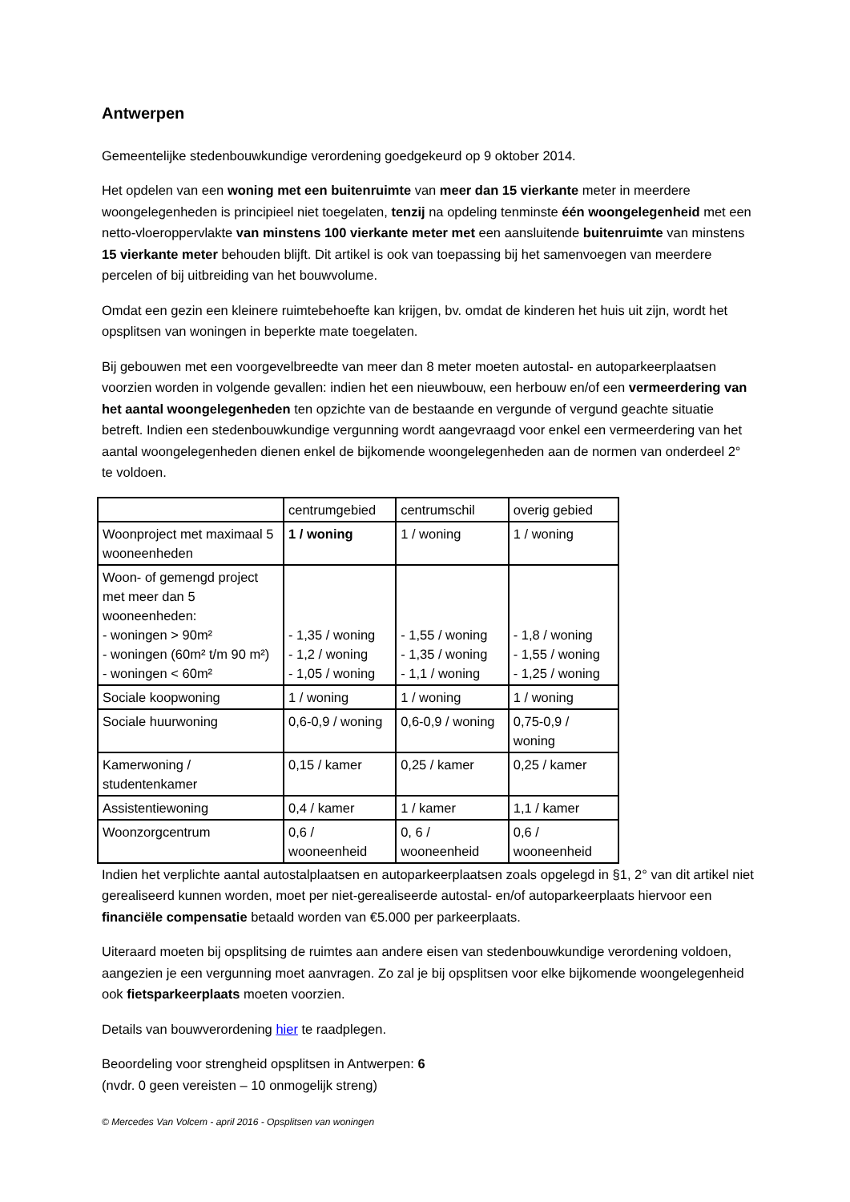Antwerpen
Gemeentelijke stedenbouwkundige verordening goedgekeurd op 9 oktober 2014.
Het opdelen van een woning met een buitenruimte van meer dan 15 vierkante meter in meerdere woongelegenheden is principieel niet toegelaten, tenzij na opdeling tenminste één woongelegenheid met een netto-vloeroppervlakte van minstens 100 vierkante meter met een aansluitende buitenruimte van minstens 15 vierkante meter behouden blijft. Dit artikel is ook van toepassing bij het samenvoegen van meerdere percelen of bij uitbreiding van het bouwvolume.
Omdat een gezin een kleinere ruimtebehoefte kan krijgen, bv. omdat de kinderen het huis uit zijn, wordt het opsplitsen van woningen in beperkte mate toegelaten.
Bij gebouwen met een voorgevelbreedte van meer dan 8 meter moeten autostal- en autoparkeerplaatsen voorzien worden in volgende gevallen: indien het een nieuwbouw, een herbouw en/of een vermeerdering van het aantal woongelegenheden ten opzichte van de bestaande en vergunde of vergund geachte situatie betreft. Indien een stedenbouwkundige vergunning wordt aangevraagd voor enkel een vermeerdering van het aantal woongelegenheden dienen enkel de bijkomende woongelegenheden aan de normen van onderdeel 2° te voldoen.
| | centrumgebied | centrumschil | overig gebied |
| Woonproject met maximaal 5 wooneenheden | 1 / woning | 1 / woning | 1 / woning |
| Woon- of gemengd project met meer dan 5 wooneenheden: - woningen > 90m² - woningen (60m² t/m 90 m²) - woningen < 60m² | - 1,35 / woning - 1,2 / woning - 1,05 / woning | - 1,55 / woning - 1,35 / woning - 1,1 / woning | - 1,8 / woning - 1,55 / woning - 1,25 / woning |
| Sociale koopwoning | 1 / woning | 1 / woning | 1 / woning |
| Sociale huurwoning | 0,6-0,9 / woning | 0,6-0,9 / woning | 0,75-0,9 / woning |
| Kamerwoning / studentenkamer | 0,15 / kamer | 0,25 / kamer | 0,25 / kamer |
| Assistentiewoning | 0,4 / kamer | 1 / kamer | 1,1 / kamer |
| Woonzorgcentrum | 0,6 / wooneenheid | 0, 6 / wooneenheid | 0,6 / wooneenheid |
Indien het verplichte aantal autostalplaatsen en autoparkeerplaatsen zoals opgelegd in §1, 2° van dit artikel niet gerealiseerd kunnen worden, moet per niet-gerealiseerde autostal- en/of autoparkeerplaats hiervoor een financiële compensatie betaald worden van €5.000 per parkeerplaats.
Uiteraard moeten bij opsplitsing de ruimtes aan andere eisen van stedenbouwkundige verordening voldoen, aangezien je een vergunning moet aanvragen. Zo zal je bij opsplitsen voor elke bijkomende woongelegenheid ook fietsparkeerplaats moeten voorzien.
Details van bouwverordening hier te raadplegen.
Beoordeling voor strengheid opsplitsen in Antwerpen: 6
(nvdr. 0 geen vereisten – 10 onmogelijk streng)
© Mercedes Van Volcem - april 2016 - Opsplitsen van woningen